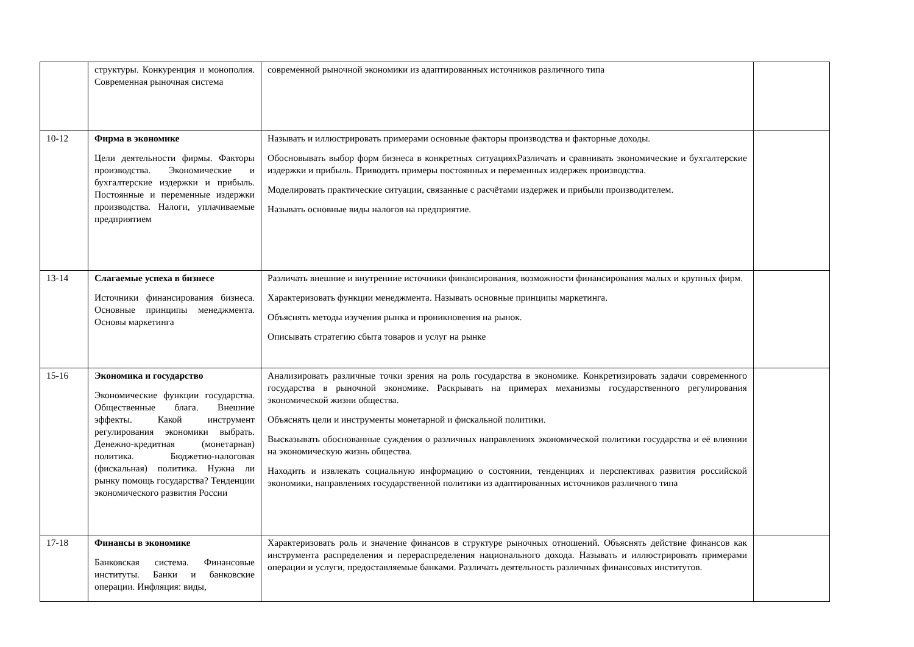| | структуры. Конкуренция и монополия. Современная рыночная система | современной рыночной экономики из адаптированных источников различного типа | |
| 10-12 | Фирма в экономике Цели деятельности фирмы. Факторы производства. Экономические и бухгалтерские издержки и прибыль. Постоянные и переменные издержки производства. Налоги, уплачиваемые предприятием | Называть и иллюстрировать примерами основные факторы производства и факторные доходы. Обосновывать выбор форм бизнеса в конкретных ситуацияхРазличать и сравнивать экономические и бухгалтерские издержки и прибыль. Приводить примеры постоянных и переменных издержек производства. Моделировать практические ситуации, связанные с расчётами издержек и прибыли производителем. Называть основные виды налогов на предприятие. | |
| 13-14 | Слагаемые успеха в бизнесе Источники финансирования бизнеса. Основные принципы менеджмента. Основы маркетинга | Различать внешние и внутренние источники финансирования, возможности финансирования малых и крупных фирм. Характеризовать функции менеджмента. Называть основные принципы маркетинга. Объяснять методы изучения рынка и проникновения на рынок. Описывать стратегию сбыта товаров и услуг на рынке | |
| 15-16 | Экономика и государство Экономические функции государства. Общественные блага. Внешние эффекты. Какой инструмент регулирования экономики выбрать. Денежно-кредитная (монетарная) политика. Бюджетно-налоговая (фискальная) политика. Нужна ли рынку помощь государства? Тенденции экономического развития России | Анализировать различные точки зрения на роль государства в экономике. Конкретизировать задачи современного государства в рыночной экономике. Раскрывать на примерах механизмы государственного регулирования экономической жизни общества. Объяснять цели и инструменты монетарной и фискальной политики. Высказывать обоснованные суждения о различных направлениях экономической политики государства и её влиянии на экономическую жизнь общества. Находить и извлекать социальную информацию о состоянии, тенденциях и перспективах развития российской экономики, направлениях государственной политики из адаптированных источников различного типа | |
| 17-18 | Финансы в экономике Банковская система. Финансовые институты. Банки и банковские операции. Инфляция: виды, | Характеризовать роль и значение финансов в структуре рыночных отношений. Объяснять действие финансов как инструмента распределения и перераспределения национального дохода. Называть и иллюстрировать примерами операции и услуги, предоставляемые банками. Различать деятельность различных финансовых институтов. | |